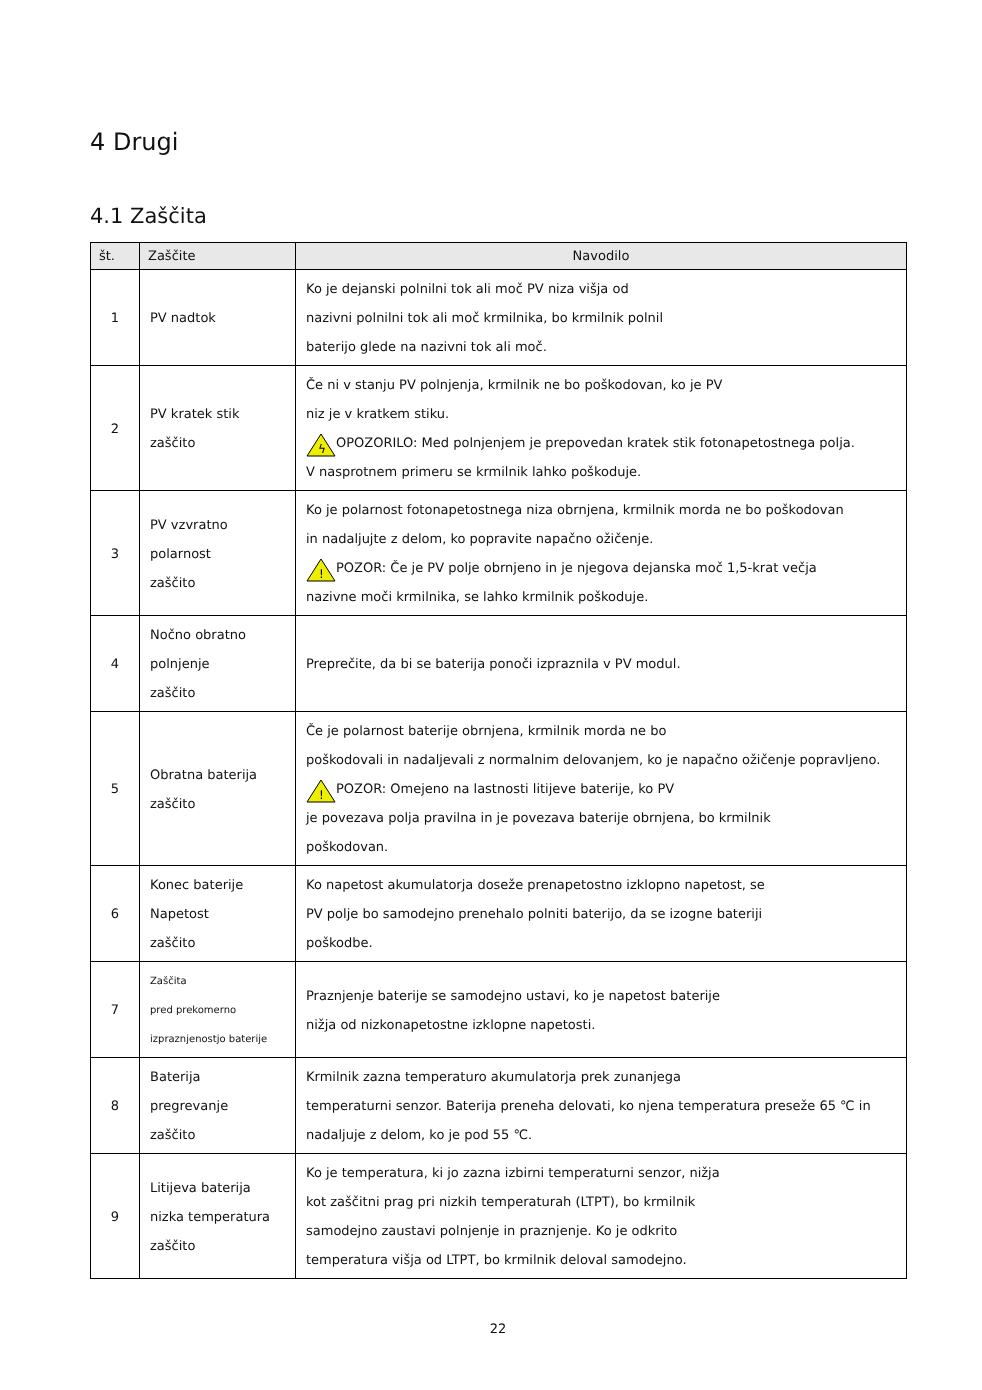4 Drugi
4.1 Zaščita
| št. | Zaščite | Navodilo |
| --- | --- | --- |
| 1 | PV nadtok | Ko je dejanski polnilni tok ali moč PV niza višja od nazivni polnilni tok ali moč krmilnika, bo krmilnik polnil baterijo glede na nazivni tok ali moč. |
| 2 | PV kratek stik zaščito | Če ni v stanju PV polnjenja, krmilnik ne bo poškodovan, ko je PV niz je v kratkem stiku. ϟ OPOZORILO: Med polnjenjem je prepovedan kratek stik fotonapetostnega polja. V nasprotnem primeru se krmilnik lahko poškoduje. |
| 3 | PV vzvratno polarnost zaščito | Ko je polarnost fotonapetostnega niza obrnjena, krmilnik morda ne bo poškodovan in nadaljujte z delom, ko popravite napačno ožičenje. ! POZOR: Če je PV polje obrnjeno in je njegova dejanska moč 1,5-krat večja nazivne moči krmilnika, se lahko krmilnik poškoduje. |
| 4 | Nočno obratno polnjenje zaščito | Preprečite, da bi se baterija ponoči izpraznila v PV modul. |
| 5 | Obratna baterija zaščito | Če je polarnost baterije obrnjena, krmilnik morda ne bo poškodovali in nadaljevali z normalnim delovanjem, ko je napačno ožičenje popravljeno. ! POZOR: Omejeno na lastnosti litijeve baterije, ko PV je povezava polja pravilna in je povezava baterije obrnjena, bo krmilnik poškodovan. |
| 6 | Konec baterije Napetost zaščito | Ko napetost akumulatorja doseže prenapetostno izklopno napetost, se PV polje bo samodejno prenehalo polniti baterijo, da se izogne bateriji poškodbe. |
| 7 | Zaščita pred prekomerno izpraznjenostjo baterije | Praznjenje baterije se samodejno ustavi, ko je napetost baterije nižja od nizkonapetostne izklopne napetosti. |
| 8 | Baterija pregrevanje zaščito | Krmilnik zazna temperaturo akumulatorja prek zunanjega temperaturni senzor. Baterija preneha delovati, ko njena temperatura preseže 65 ℃ in nadaljuje z delom, ko je pod 55 ℃. |
| 9 | Litijeva baterija nizka temperatura zaščito | Ko je temperatura, ki jo zazna izbirni temperaturni senzor, nižja kot zaščitni prag pri nizkih temperaturah (LTPT), bo krmilnik samodejno zaustavi polnjenje in praznjenje. Ko je odkrito temperatura višja od LTPT, bo krmilnik deloval samodejno. |
22